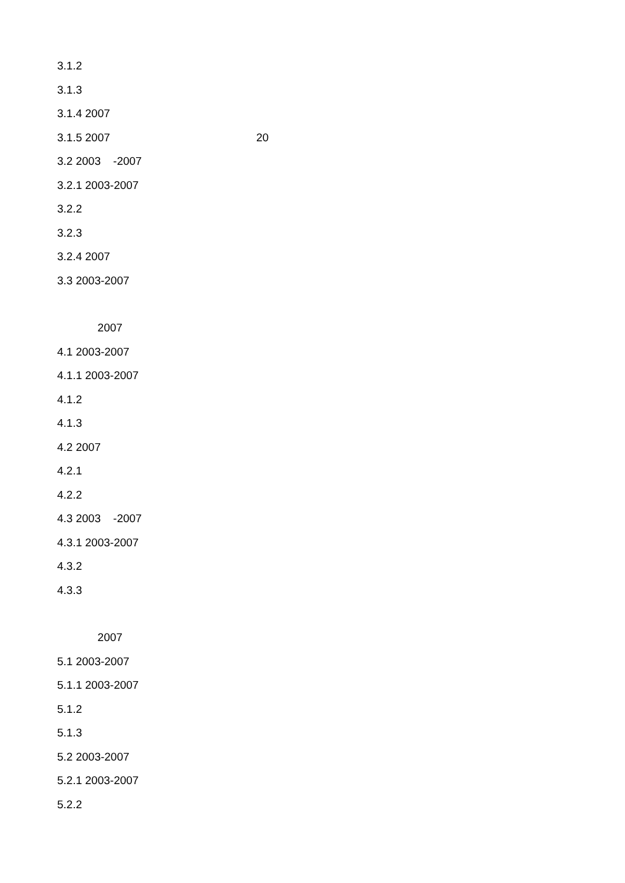3.1.2
3.1.3
3.1.4 2007
3.1.5 2007 20
3.2 2003 -2007
3.2.1 2003-2007
3.2.2
3.2.3
3.2.4 2007
3.3 2003-2007
2007
4.1 2003-2007
4.1.1 2003-2007
4.1.2
4.1.3
4.2 2007
4.2.1
4.2.2
4.3 2003 -2007
4.3.1 2003-2007
4.3.2
4.3.3
2007
5.1 2003-2007
5.1.1 2003-2007
5.1.2
5.1.3
5.2 2003-2007
5.2.1 2003-2007
5.2.2